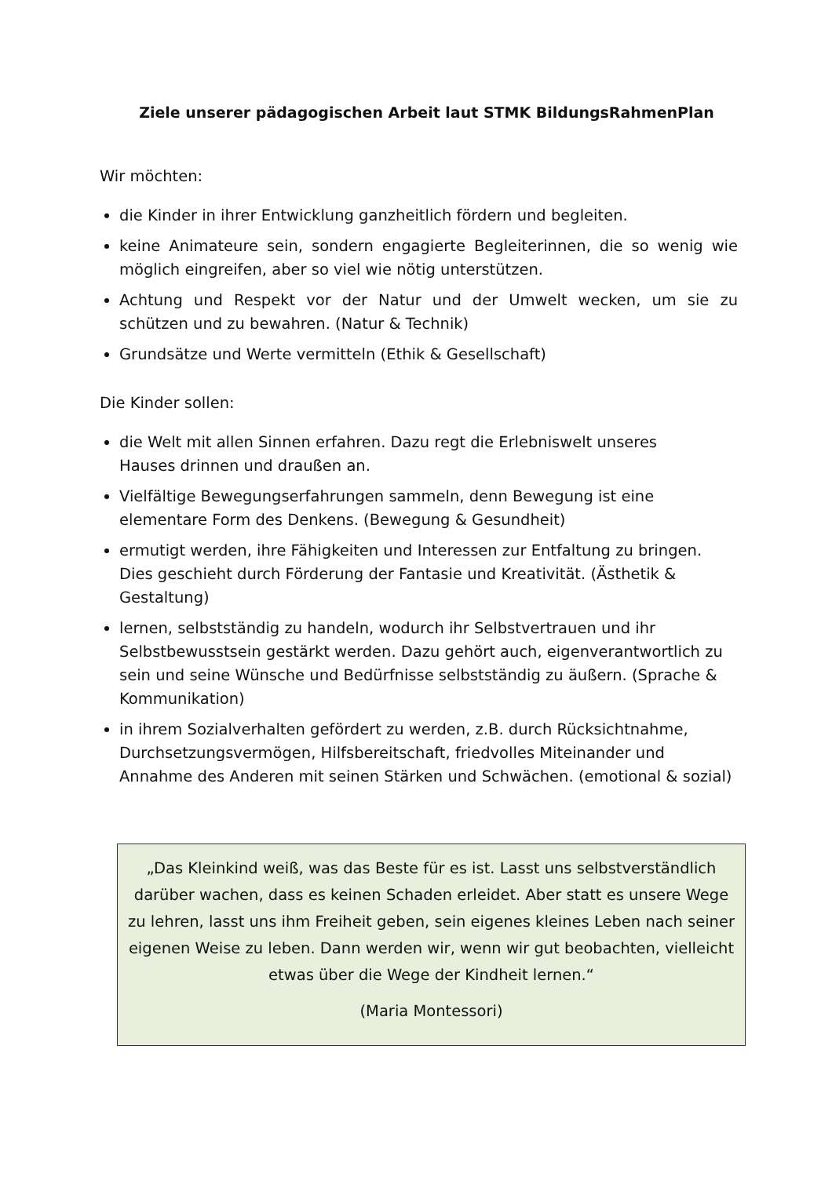Ziele unserer pädagogischen Arbeit laut STMK BildungsRahmenPlan
Wir möchten:
die Kinder in ihrer Entwicklung ganzheitlich fördern und begleiten.
keine Animateure sein, sondern engagierte Begleiterinnen, die so wenig wie möglich eingreifen, aber so viel wie nötig unterstützen.
Achtung und Respekt vor der Natur und der Umwelt wecken, um sie zu schützen und zu bewahren. (Natur & Technik)
Grundsätze und Werte vermitteln (Ethik & Gesellschaft)
Die Kinder sollen:
die Welt mit allen Sinnen erfahren. Dazu regt die Erlebniswelt unseres
Hauses drinnen und draußen an.
Vielfältige Bewegungserfahrungen sammeln, denn Bewegung ist eine
elementare Form des Denkens. (Bewegung & Gesundheit)
ermutigt werden, ihre Fähigkeiten und Interessen zur Entfaltung zu bringen. Dies geschieht durch Förderung der Fantasie und Kreativität. (Ästhetik & Gestaltung)
lernen, selbstständig zu handeln, wodurch ihr Selbstvertrauen und ihr Selbstbewusstsein gestärkt werden. Dazu gehört auch, eigenverantwortlich zu sein und seine Wünsche und Bedürfnisse selbstständig zu äußern. (Sprache & Kommunikation)
in ihrem Sozialverhalten gefördert zu werden, z.B. durch Rücksichtnahme, Durchsetzungsvermögen, Hilfsbereitschaft, friedvolles Miteinander und Annahme des Anderen mit seinen Stärken und Schwächen. (emotional & sozial)
„Das Kleinkind weiß, was das Beste für es ist. Lasst uns selbstverständlich darüber wachen, dass es keinen Schaden erleidet. Aber statt es unsere Wege zu lehren, lasst uns ihm Freiheit geben, sein eigenes kleines Leben nach seiner eigenen Weise zu leben. Dann werden wir, wenn wir gut beobachten, vielleicht etwas über die Wege der Kindheit lernen.“
(Maria Montessori)